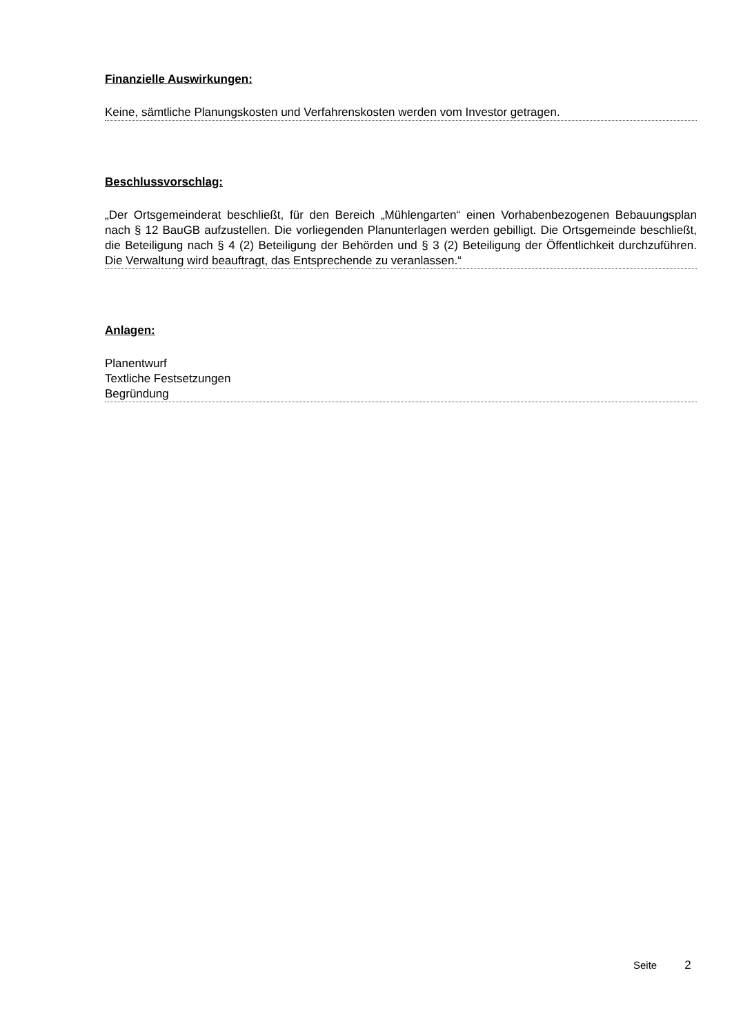Finanzielle Auswirkungen:
Keine, sämtliche Planungskosten und Verfahrenskosten werden vom Investor getragen.
Beschlussvorschlag:
„Der Ortsgemeinderat beschließt, für den Bereich „Mühlengarten“ einen Vorhabenbezogenen Bebauungsplan nach § 12 BauGB aufzustellen. Die vorliegenden Planunterlagen werden gebilligt. Die Ortsgemeinde beschließt, die Beteiligung nach § 4 (2) Beteiligung der Behörden und § 3 (2) Beteiligung der Öffentlichkeit durchzuführen. Die Verwaltung wird beauftragt, das Entsprechende zu veranlassen.“
Anlagen:
Planentwurf
Textliche Festsetzungen
Begründung
Seite 2